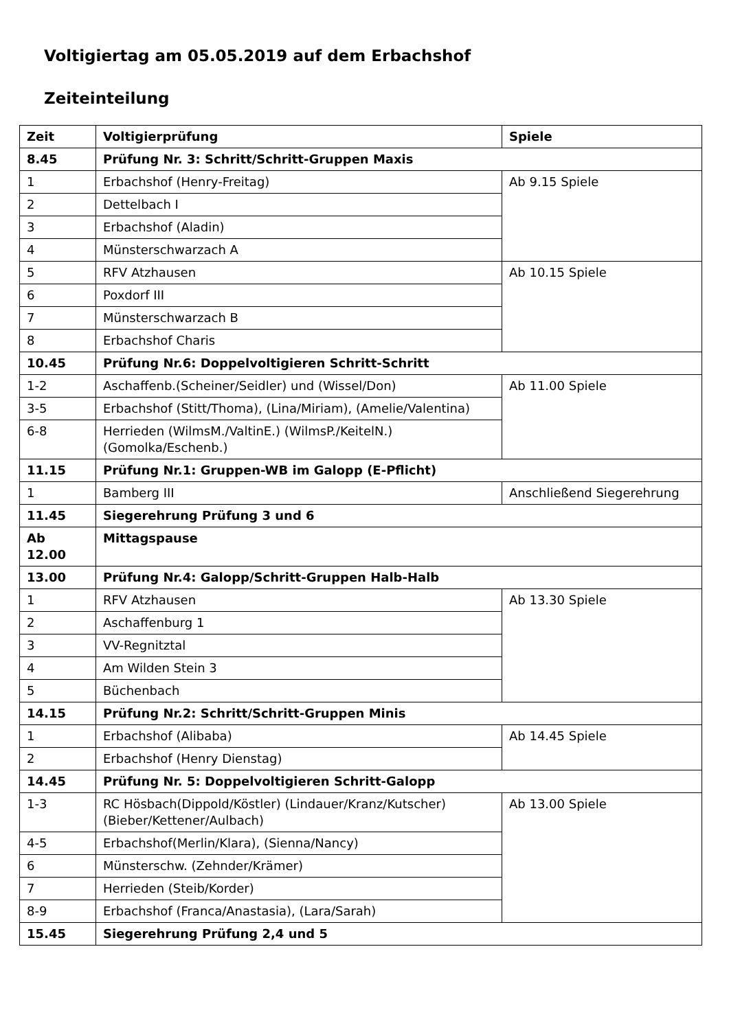Voltigiertag am 05.05.2019 auf dem Erbachshof
Zeiteinteilung
| Zeit | Voltigierprüfung | Spiele |
| 8.45 | Prüfung Nr. 3: Schritt/Schritt-Gruppen Maxis | |
| 1 | Erbachshof (Henry-Freitag) | Ab 9.15 Spiele |
| 2 | Dettelbach I | |
| 3 | Erbachshof (Aladin) | |
| 4 | Münsterschwarzach A | |
| 5 | RFV Atzhausen | Ab 10.15 Spiele |
| 6 | Poxdorf III | |
| 7 | Münsterschwarzach B | |
| 8 | Erbachshof Charis | |
| 10.45 | Prüfung Nr.6: Doppelvoltigieren Schritt-Schritt | |
| 1-2 | Aschaffenb.(Scheiner/Seidler) und (Wissel/Don) | Ab 11.00 Spiele |
| 3-5 | Erbachshof (Stitt/Thoma), (Lina/Miriam), (Amelie/Valentina) | |
| 6-8 | Herrieden (WilmsM./ValtinE.) (WilmsP./KeitelN.) (Gomolka/Eschenb.) | |
| 11.15 | Prüfung Nr.1: Gruppen-WB im Galopp (E-Pflicht) | |
| 1 | Bamberg III | Anschließend Siegerehrung |
| 11.45 | Siegerehrung Prüfung 3 und 6 | |
| Ab 12.00 | Mittagspause | |
| 13.00 | Prüfung Nr.4: Galopp/Schritt-Gruppen Halb-Halb | |
| 1 | RFV Atzhausen | Ab 13.30 Spiele |
| 2 | Aschaffenburg 1 | |
| 3 | VV-Regnitztal | |
| 4 | Am Wilden Stein 3 | |
| 5 | Büchenbach | |
| 14.15 | Prüfung Nr.2: Schritt/Schritt-Gruppen Minis | |
| 1 | Erbachshof (Alibaba) | Ab 14.45 Spiele |
| 2 | Erbachshof (Henry Dienstag) | |
| 14.45 | Prüfung Nr. 5: Doppelvoltigieren Schritt-Galopp | |
| 1-3 | RC Hösbach(Dippold/Köstler) (Lindauer/Kranz/Kutscher) (Bieber/Kettener/Aulbach) | Ab 13.00 Spiele |
| 4-5 | Erbachshof(Merlin/Klara), (Sienna/Nancy) | |
| 6 | Münsterschw. (Zehnder/Krämer) | |
| 7 | Herrieden (Steib/Korder) | |
| 8-9 | Erbachshof (Franca/Anastasia), (Lara/Sarah) | |
| 15.45 | Siegerehrung Prüfung 2,4 und 5 | |